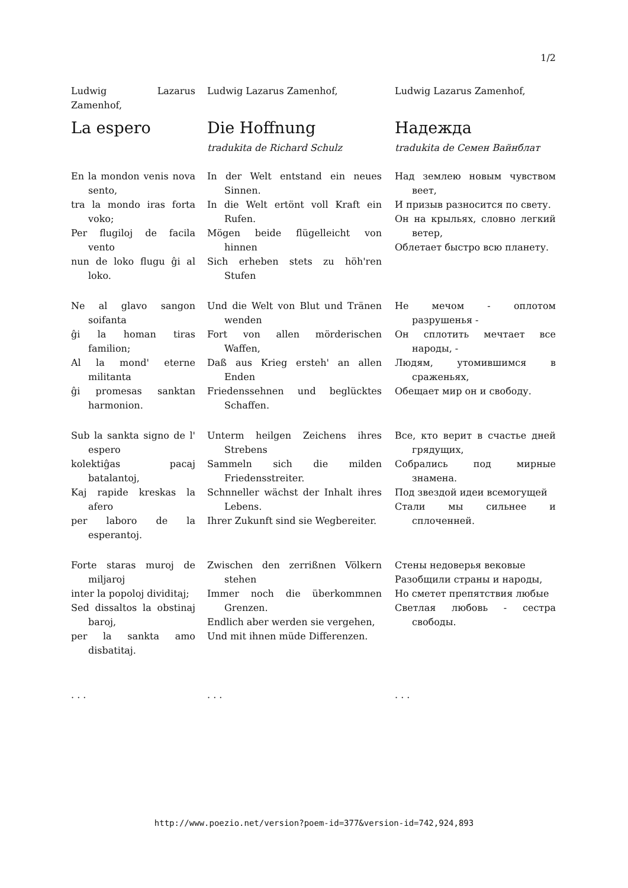1/2
Ludwig Lazarus Zamenhof,
La espero
En la mondon venis nova sento,
tra la mondo iras forta voko;
Per flugiloj de facila vento
nun de loko flugu ĝi al loko.
Ne al glavo sangon soifanta
ĝi la homan tiras familion;
Al la mond' eterne militanta
ĝi promesas sanktan harmonion.
Sub la sankta signo de l' espero
kolektiĝas pacaj batalantoj,
Kaj rapide kreskas la afero
per laboro de la esperantoj.
Forte staras muroj de miljaroj
inter la popoloj dividitaj;
Sed dissaltos la obstinaj baroj,
per la sankta amo disbatitaj.
. . .
Ludwig Lazarus Zamenhof,
Die Hoffnung
tradukita de Richard Schulz
In der Welt entstand ein neues Sinnen.
In die Welt ertönt voll Kraft ein Rufen.
Mögen beide flügelleicht von hinnen
Sich erheben stets zu höh'ren Stufen
Und die Welt von Blut und Tränen wenden
Fort von allen mörderischen Waffen,
Daß aus Krieg ersteh' an allen Enden
Friedenssehnen und beglücktes Schaffen.
Unterm heilgen Zeichens ihres Strebens
Sammeln sich die milden Friedensstreiter.
Schnneller wächst der Inhalt ihres Lebens.
Ihrer Zukunft sind sie Wegbereiter.
Zwischen den zerrißnen Völkern stehen
Immer noch die überkommnen Grenzen.
Endlich aber werden sie vergehen,
Und mit ihnen müde Differenzen.
. . .
Ludwig Lazarus Zamenhof,
Надежда
tradukita de Семен Вайнблат
Над землею новым чувством веет,
И призыв разносится по свету.
Он на крыльях, словно легкий ветер,
Облетает быстро всю планету.
Не мечом - оплотом разрушенья -
Он сплотить мечтает все народы, -
Людям, утомившимся в сраженьях,
Обещает мир он и свободу.
Все, кто верит в счастье дней грядущих,
Собрались под мирные знамена.
Под звездой идеи всемогущей
Стали мы сильнее и сплоченней.
Стены недоверья вековые
Разобщили страны и народы,
Но сметет препятствия любые
Светлая любовь - сестра свободы.
. . .
http://www.poezio.net/version?poem-id=377&version-id=742,924,893